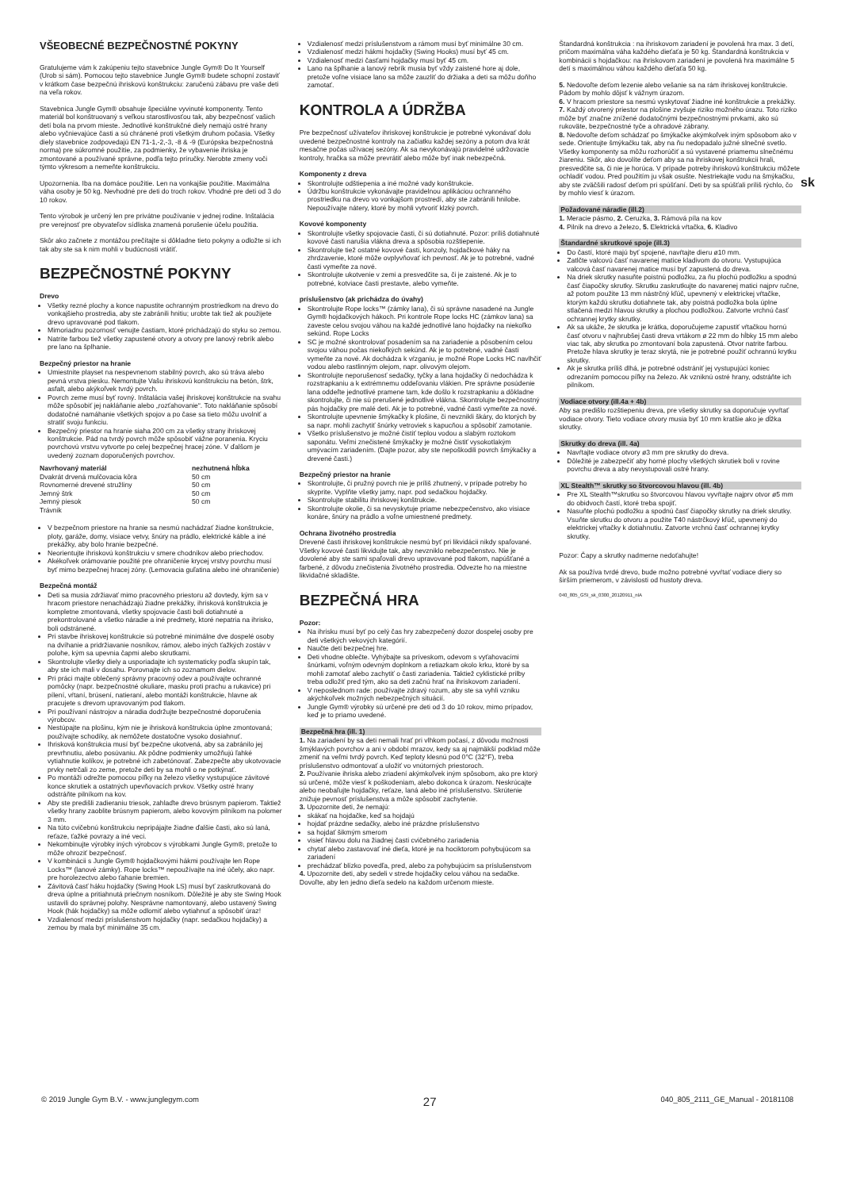sk
VŠEOBECNÉ BEZPEČNOSTNÉ POKYNY
Gratulujeme vám k zakúpeniu tejto stavebnice Jungle Gym® Do It Yourself (Urob si sám). Pomocou tejto stavebnice Jungle Gym® budete schopní zostaviť v krátkom čase bezpečnú ihriskovú konštrukciu: zaručenú zábavu pre vaše deti na veľa rokov.
Stavebnica Jungle Gym® obsahuje špeciálne vyvinuté komponenty. Tento materiál bol konštruovaný s veľkou starostlivosťou tak, aby bezpečnosť vašich detí bola na prvom mieste. Jednotlivé konštrukčné diely nemajú ostré hrany alebo vyčnievajúce časti a sú chránené proti všetkým druhom počasia. Všetky diely stavebnice zodpovedajú EN 71-1,-2,-3, -8 & -9 (Európska bezpečnostná norma) pre súkromné použitie, za podmienky, že vybavenie ihriska je zmontované a používané správne, podľa tejto príručky. Nerobte zmeny voči týmto výkresom a nemeňte konštrukciu.
Upozornenia. Iba na domáce použitie. Len na vonkajšie použitie. Maximálna váha osoby je 50 kg. Nevhodné pre deti do troch rokov. Vhodné pre deti od 3 do 10 rokov.
Tento výrobok je určený len pre privátne používanie v jednej rodine. Inštalácia pre verejnosť pre obyvateľov sídliska znamená porušenie účelu použitia.
Skôr ako začnete z montážou prečítajte si dôkladne tieto pokyny a odložte si ich tak aby ste sa k nim mohli v budúcnosti vrátiť.
BEZPEČNOSTNÉ POKYNY
Drevo
Všetky rezné plochy a konce napustite ochranným prostriedkom na drevo do vonkajšieho prostredia, aby ste zabránili hnitiu; urobte tak tiež ak použijete drevo upravované pod tlakom.
Mimoriadnu pozornosť venujte častiam, ktoré prichádzajú do styku so zemou.
Natrite farbou tiež všetky zapustené otvory a otvory pre lanový rebrík alebo pre lano na šplhanie.
Bezpečný priestor na hranie
Umiestnite playset na nespevnenom stabilný povrch, ako sú tráva alebo pevná vrstva piesku. Nemontujte Vašu ihriskovú konštrukciu na betón, štrk, asfalt, alebo akýkoľvek tvrdý povrch.
Povrch zeme musí byť rovný. Inštalácia vašej ihriskovej konštrukcie na svahu môže spôsobiť jej nakláňanie alebo „rozťahovanie“. Toto nakláňanie spôsobí dodatočné namáhanie všetkých spojov a po čase sa tieto môžu uvolniť a stratiť svoju funkciu.
Bezpečný priestor na hranie siaha 200 cm za všetky strany ihriskovej konštrukcie. Pád na tvrdý povrch môže spôsobiť vážne poranenia. Kryciu povrchovú vrstvu vytvorte po celej bezpečnej hracej zóne. V ďalšom je uvedený zoznam doporučených povrchov.
| Navrhovaný materiál | nezhutnená hĺbka |
| --- | --- |
| Dvakrát drvená mulčovacia kôra | 50 cm |
| Rovnomerné drevené stružliny | 50 cm |
| Jemný štrk | 50 cm |
| Jemný piesok | 50 cm |
| Trávnik | |
V bezpečnom priestore na hranie sa nesmú nachádzať žiadne konštrukcie, ploty, garáže, domy, visiace vetvy, šnúry na prádlo, elektrické káble a iné prekážky, aby bolo hranie bezpečné.
Neorientujte ihriskovú konštrukciu v smere chodníkov alebo priechodov.
Akékoľvek orámovanie použité pre ohraničenie krycej vrstvy povrchu musí byť mimo bezpečnej hracej zóny. (Lemovacia guľatina alebo iné ohraničenie)
Bezpečná montáž
Deti sa musia zdržiavať mimo pracovného priestoru až dovtedy, kým sa v hracom priestore nenachádzajú žiadne prekážky, ihrisková konštrukcia je kompletne zmontovaná, všetky spojovacie časti boli dotiahnuté a prekontrolované a všetko náradie a iné predmety, ktoré nepatria na ihrisko, boli odstránené.
Pri stavbe ihriskovej konštrukcie sú potrebné minimálne dve dospelé osoby na dvíhanie a pridržiavanie nosníkov, rámov, alebo iných ťažkých zostáv v polohe, kým sa upevnia čapmi alebo skrutkami.
Skontrolujte všetky diely a usporiadajte ich systematicky podľa skupín tak, aby ste ich mali v dosahu. Porovnajte ich so zoznamom dielov.
Pri práci majte oblečený správny pracovný odev a používajte ochranné pomôcky (napr. bezpečnostné okuliare, masku proti prachu a rukavice) pri pílení, vŕtaní, brúsení, natieraní, alebo montáži konštrukcie, hlavne ak pracujete s drevom upravovaným pod tlakom.
Pri používaní nástrojov a náradia dodržujte bezpečnostné doporučenia výrobcov.
Nestúpajte na plošinu, kým nie je ihrisková konštrukcia úplne zmontovaná; používajte schodíky, ak nemôžete dostatočne vysoko dosiahnuť.
Ihrisková konštrukcia musí byť bezpečne ukotvená, aby sa zabránilo jej prevrhnutiu, alebo posúvaniu. Ak pôdne podmienky umožňujú ľahké vytiahnutie kolíkov, je potrebné ich zabetónovať. Zabezpečte aby ukotvovacie prvky netrčali zo zeme, pretože deti by sa mohli o ne potkýnať.
Po montáži odrežte pomocou píľky na železo všetky vystupujúce závitové konce skrutiek a ostatných upevňovacích prvkov. Všetky ostré hrany odstráňte pilníkom na kov.
Aby ste predišli zadieraniu triesok, zahlaďte drevo brúsnym papierom. Taktiež všetky hrany zaoblite brúsnym papierom, alebo kovovým pilníkom na polomer 3 mm.
Na túto cvičebnú konštrukciu nepripájajte žiadne ďalšie časti, ako sú laná, reťaze, ťažké povrazy a iné veci.
Nekombinujte výrobky iných výrobcov s výrobkami Jungle Gym®, pretože to môže ohroziť bezpečnosť.
V kombinácii s Jungle Gym® hojdačkovými hákmi používajte len Rope Locks™ (lanové zámky). Rope locks™ nepoužívajte na iné účely, ako napr. pre horolezectvo alebo ťahanie bremien.
Závitová časť háku hojdačky (Swing Hook LS) musí byť zaskrutkovaná do dreva úplne a pritiahnutá priečnym nosníkom. Dôležité je aby ste Swing Hook ustavili do správnej polohy. Nesprávne namontovaný, alebo ustavený Swing Hook (hák hojdačky) sa môže odlomiť alebo vytiahnuť a spôsobiť úraz!
Vzdialenosť medzi príslušenstvom hojdačky (napr. sedačkou hojdačky) a zemou by mala byť minimálne 35 cm.
Vzdialenosť medzi príslušenstvom a rámom musí byť minimálne 30 cm.
Vzdialenosť medzi hákmi hojdačky (Swing Hooks) musí byť 45 cm.
Vzdialenosť medzi časťami hojdačky musí byť 45 cm.
Lano na šplhanie a lanový rebrík musia byť vždy zaistené hore aj dole, pretože voľne visiace lano sa môže zauzliť do držiaka a deti sa môžu doňho zamotať.
KONTROLA A ÚDRŽBA
Pre bezpečnosť užívateľov ihriskovej konštrukcie je potrebné vykonávať dolu uvedené bezpečnostné kontroly na začiatku každej sezóny a potom dva krát mesačne počas užívacej sezóny. Ak sa nevykonávajú pravidelné udržovacie kontroly, hračka sa môže prevrátiť alebo môže byť inak nebezpečná.
Komponenty z dreva
Skontrolujte odštiepenia a iné možné vady konštrukcie.
Údržbu konštrukcie vykonávajte pravidelnou aplikáciou ochranného prostriedku na drevo vo vonkajšom prostredí, aby ste zabránili hnilobe. Nepoužívajte nátery, ktoré by mohli vytvoriť klzký povrch.
Kovové komponenty
Skontrolujte všetky spojovacie časti, či sú dotiahnuté. Pozor: príliš dotiahnuté kovové časti narušia vlákna dreva a spôsobia rozštiepenie.
Skontrolujte tiež ostatné kovové časti, konzoly, hojdačkové háky na zhrdzavenie, ktoré môže ovplyvňovať ich pevnosť. Ak je to potrebné, vadné časti vymeňte za nové.
Skontrolujte ukotvenie v zemi a presvedčite sa, či je zaistené. Ak je to potrebné, kotviace časti prestavte, alebo vymeňte.
príslušenstvo (ak prichádza do úvahy)
Skontrolujte Rope locks™ (zámky lana), či sú správne nasadené na Jungle Gym® hojdačkových hákoch. Pri kontrole Rope locks HC (zámkov lana) sa zaveste celou svojou váhou na každé jednotlivé lano hojdačky na niekoľko sekúnd. Rope Locks
SC je možné skontrolovať posadením sa na zariadenie a pôsobením celou svojou váhou počas niekoľkých sekúnd. Ak je to potrebné, vadné časti vymeňte za nové. Ak dochádza k vŕzganiu, je možné Rope Locks HC navlhčiť vodou alebo rastlinným olejom, napr. olivovým olejom.
Skontrolujte neporušenosť sedačky, tyčky a lana hojdačky či nedochádza k rozstrapkaniu a k extrémnemu oddeľovaniu vlákien. Pre správne posúdenie lana oddeľte jednotlivé pramene tam, kde došlo k rozstrapkaniu a dôkladne skontrolujte, či nie sú prerušené jednotlivé vlákna. Skontrolujte bezpečnostný pás hojdačky pre malé deti. Ak je to potrebné, vadné časti vymeňte za nové.
Skontrolujte upevnenie šmýkačky k plošine, či nevznikli škáry, do ktorých by sa napr. mohli zachytiť šnúrky vetroviek s kapucňou a spôsobiť zamotanie.
Všetko príslušenstvo je možné čistiť teplou vodou a slabým roztokom saponátu. Veľmi znečistené šmýkačky je možné čistiť vysokotlakým umývacím zariadením. (Dajte pozor, aby ste nepoškodili povrch šmýkačky a drevené časti.)
Bezpečný priestor na hranie
Skontrolujte, či pružný povrch nie je príliš zhutnený, v prípade potreby ho skyprite. Vyplňte všetky jamy, napr. pod sedačkou hojdačky.
Skontrolujte stabilitu ihriskovej konštrukcie.
Skontrolujte okolie, či sa nevyskytuje priame nebezpečenstvo, ako visiace konáre, šnúry na prádlo a voľne umiestnené predmety.
Ochrana životného prostredia
Drevené časti ihriskovej konštrukcie nesmú byť pri likvidácii nikdy spaľované. Všetky kovové časti likvidujte tak, aby nevzniklo nebezpečenstvo. Nie je dovolené aby ste sami spaľovali drevo upravované pod tlakom, napúšťané a farbené, z dôvodu znečistenia životného prostredia. Odvezte ho na miestne likvidačné skladište.
BEZPEČNÁ HRA
Pozor:
Na ihrisku musí byť po celý čas hry zabezpečený dozor dospelej osoby pre deti všetkých vekových kategórií.
Naučte deti bezpečnej hre.
Deti vhodne oblečte. Vyhýbajte sa príveskom, odevom s vyťahovacími šnúrkami, voľným odevným doplnkom a retiazkam okolo krku, ktoré by sa mohli zamotať alebo zachytiť o časti zariadenia. Taktiež cyklistické prilby treba odložiť pred tým, ako sa deti začnú hrať na ihriskovom zariadení.
V neposlednom rade: používajte zdravý rozum, aby ste sa vyhli vzniku akýchkoľvek možných nebezpečných situácií.
Jungle Gym® výrobky sú určené pre deti od 3 do 10 rokov, mimo prípadov, keď je to priamo uvedené.
Bezpečná hra (ill. 1)
1. Na zariadení by sa deti nemali hrať pri vlhkom počasí, z dôvodu možnosti šmýklavých povrchov a ani v období mrazov, kedy sa aj najmäkší podklad môže zmeniť na veľmi tvrdý povrch. Keď teploty klesnú pod 0°C (32°F), treba príslušenstvo odmontovať a uložiť vo vnútorných priestoroch.
2. Používanie ihriska alebo zriadení akýmkoľvek iným spôsobom, ako pre ktorý sú určené, môže viesť k poškodeniam, alebo dokonca k úrazom. Neskrúcajte alebo neobaľujte hojdačky, reťaze, laná alebo iné príslušenstvo. Skrútenie znižuje pevnosť príslušenstva a môže spôsobiť zachytenie.
3. Upozornite deti, že nemajú:
skákať na hojdačke, keď sa hojdajú
hojdať prázdne sedačky, alebo iné prázdne príslušenstvo
sa hojdať šikmým smerom
visieť hlavou dolu na žiadnej časti cvičebného zariadenia
chytať alebo zastavovať iné dieťa, ktoré je na hociktorom pohybujúcom sa zariadení
prechádzať blízko povedľa, pred, alebo za pohybujúcim sa príslušenstvom
4. Upozornite deti, aby sedeli v strede hojdačky celou váhou na sedačke. Dovoľte, aby len jedno dieťa sedelo na každom určenom mieste.
Štandardná konštrukcia : na ihriskovom zariadení je povolená hra max. 3 detí, pričom maximálna váha každého dieťaťa je 50 kg. Štandardná konštrukcia v kombinácii s hojdačkou: na ihriskovom zariadení je povolená hra maximálne 5 detí s maximálnou váhou každého dieťaťa 50 kg.
5. Nedovoľte deťom lezenie alebo vešanie sa na rám ihriskovej konštrukcie. Pádom by mohlo dôjsť k vážnym úrazom.
6. V hracom priestore sa nesmú vyskytovať žiadne iné konštrukcie a prekážky.
7. Každý otvorený priestor na plošine zvyšuje riziko možného úrazu. Toto riziko môže byť značne znížené dodatočnými bezpečnostnými prvkami, ako sú rukoväte, bezpečnostné tyče a ohradové zábrany.
8. Nedovoľte deťom schádzať po šmýkačke akýmkoľvek iným spôsobom ako v sede. Orientujte šmýkačku tak, aby na ňu nedopadalo južné slnečné svetlo. Všetky komponenty sa môžu rozhorúčiť a sú vystavené priamemu slnečnému žiareniu. Skôr, ako dovolíte deťom aby sa na ihriskovej konštrukcii hrali, presvedčite sa, či nie je horúca. V prípade potreby ihriskovú konštrukciu môžete ochladiť vodou. Pred použitím ju však osušte. Nestriekajte vodu na šmýkačku, aby ste zväčšili radosť deťom pri spúšťaní. Deti by sa spúšťali príliš rýchlo, čo by mohlo viesť k úrazom.
Požadované náradie (ill.2)
1. Meracie pásmo, 2. Ceruzka, 3. Rámová píla na kov
4. Pilník na drevo a železo, 5. Elektrická vŕtačka, 6. Kladivo
Štandardné skrutkové spoje (ill.3)
Do častí, ktoré majú byť spojené, navŕtajte dieru ø10 mm.
Zatlčte valcovú časť navarenej matice kladivom do otvoru. Vystupujúca valcová časť navarenej matice musí byť zapustená do dreva.
Na driek skrutky nasuňte poistnú podložku, za ňu plochú podložku a spodnú časť čiapočky skrutky. Skrutku zaskrutkujte do navarenej matici najprv ručne, až potom použite 13 mm nástrčný kľúč, upevnený v elektrickej vŕtačke, ktorým každú skrutku dotiahnete tak, aby poistná podložka bola úplne stlačená medzi hlavou skrutky a plochou podložkou. Zatvorte vrchnú časť ochrannej krytky skrutky.
Ak sa ukáže, že skrutka je krátka, doporučujeme zapustiť vŕtačkou hornú časť otvoru v najhrubšej časti dreva vrtákom ø 22 mm do hĺbky 15 mm alebo viac tak, aby skrutka po zmontovaní bola zapustená. Otvor natrite farbou. Pretože hlava skrutky je teraz skrytá, nie je potrebné použiť ochrannú krytku skrutky.
Ak je skrutka príliš dlhá, je potrebné odstrániť jej vystupujúci koniec odrezaním pomocou píľky na železo. Ak vzniknú ostré hrany, odstráňte ich pilníkom.
Vodiace otvory (ill.4a + 4b)
Aby sa predišlo rozštiepeniu dreva, pre všetky skrutky sa doporučuje vyvŕtať vodiace otvory. Tieto vodiace otvory musia byť 10 mm kratšie ako je dĺžka skrutky.
Skrutky do dreva (ill. 4a)
Navŕtajte vodiace otvory ø3 mm pre skrutky do dreva.
Dôležité je zabezpečiť aby horné plochy všetkých skrutiek boli v rovine povrchu dreva a aby nevystupovali ostré hrany.
XL Stealth™ skrutky so štvorcovou hlavou (ill. 4b)
Pre XL Stealth™skrutku so štvorcovou hlavou vyvŕtajte najprv otvor ø5 mm do obidvoch častí, ktoré treba spojiť.
Nasuňte plochú podložku a spodnú časť čiapočky skrutky na driek skrutky. Vsuňte skrutku do otvoru a použite T40 nástrčkový kľúč, upevnený do elektrickej vŕtačky k dotiahnutiu. Zatvorte vrchnú časť ochrannej krytky skrutky.
Pozor: Čapy a skrutky nadmerne nedoťahujte!
Ak sa používa tvrdé drevo, bude možno potrebné vyvŕtať vodiace diery so širším priemerom, v závislosti od hustoty dreva.
040_805_GSI_sk_0300_20120911_nlA
© 2019 Jungle Gym B.V. - www.junglegym.com 27 040_805_2111_GE_Manual - 20181108